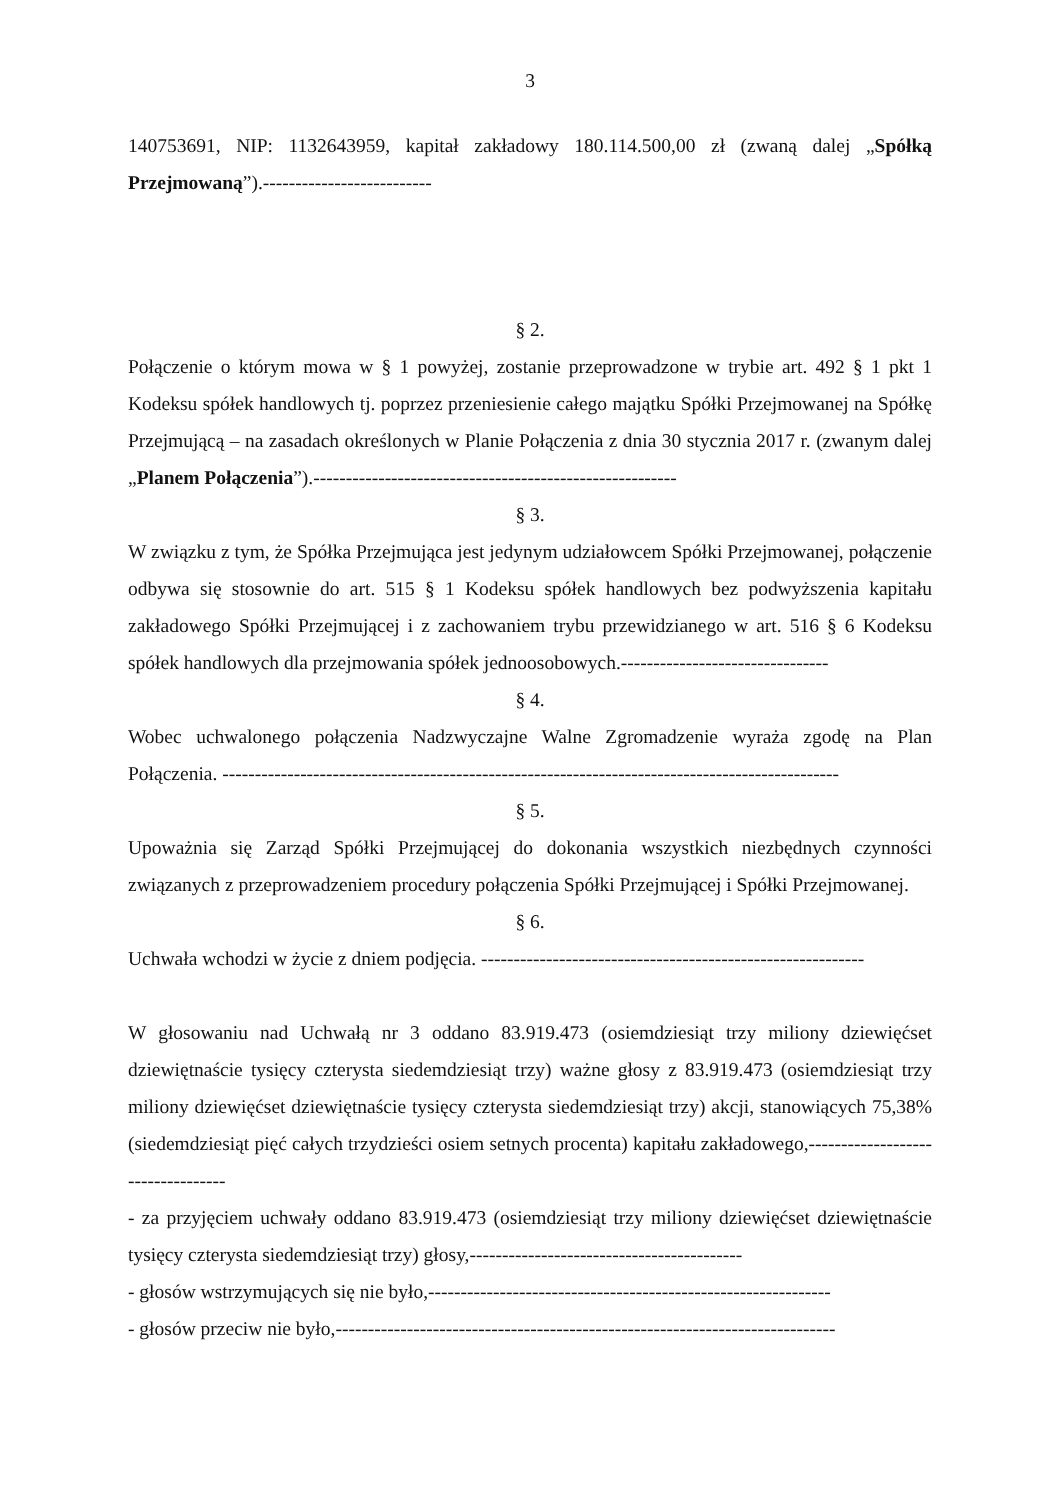3
140753691, NIP: 1132643959, kapitał zakładowy 180.114.500,00 zł (zwaną dalej „Spółką Przejmowaną”).--------------------------
§ 2.
Połączenie o którym mowa w § 1 powyżej, zostanie przeprowadzone w trybie art. 492 § 1 pkt 1 Kodeksu spółek handlowych tj. poprzez przeniesienie całego majątku Spółki Przejmowanej na Spółkę Przejmującą – na zasadach określonych w Planie Połączenia z dnia 30 stycznia 2017 r. (zwanym dalej „Planem Połączenia”).--------------------------------------------------------
§ 3.
W związku z tym, że Spółka Przejmująca jest jedynym udziałowcem Spółki Przejmowanej, połączenie odbywa się stosownie do art. 515 § 1 Kodeksu spółek handlowych bez podwyższenia kapitału zakładowego Spółki Przejmującej i z zachowaniem trybu przewidzianego w art. 516 § 6 Kodeksu spółek handlowych dla przejmowania spółek jednoosobowych.--------------------------------
§ 4.
Wobec uchwalonego połączenia Nadzwyczajne Walne Zgromadzenie wyraża zgodę na Plan Połączenia. -----------------------------------------------------------------------------------------------
§ 5.
Upoważnia się Zarząd Spółki Przejmującej do dokonania wszystkich niezbędnych czynności związanych z przeprowadzeniem procedury połączenia Spółki Przejmującej i Spółki Przejmowanej.
§ 6.
Uchwała wchodzi w życie z dniem podjęcia. -----------------------------------------------------------
W głosowaniu nad Uchwałą nr 3 oddano 83.919.473 (osiemdziesiąt trzy miliony dziewięćset dziewiętnaście tysięcy czterysta siedemdziesiąt trzy) ważne głosy z 83.919.473 (osiemdziesiąt trzy miliony dziewięćset dziewiętnaście tysięcy czterysta siedemdziesiąt trzy) akcji, stanowiących 75,38% (siedemdziesiąt pięć całych trzydzieści osiem setnych procenta) kapitału zakładowego,----------------------------------
- za przyjęciem uchwały oddano 83.919.473 (osiemdziesiąt trzy miliony dziewięćset dziewiętnaście tysięcy czterysta siedemdziesiąt trzy) głosy,------------------------------------------
- głosów wstrzymujących się nie było,--------------------------------------------------------------
- głosów przeciw nie było,-----------------------------------------------------------------------------